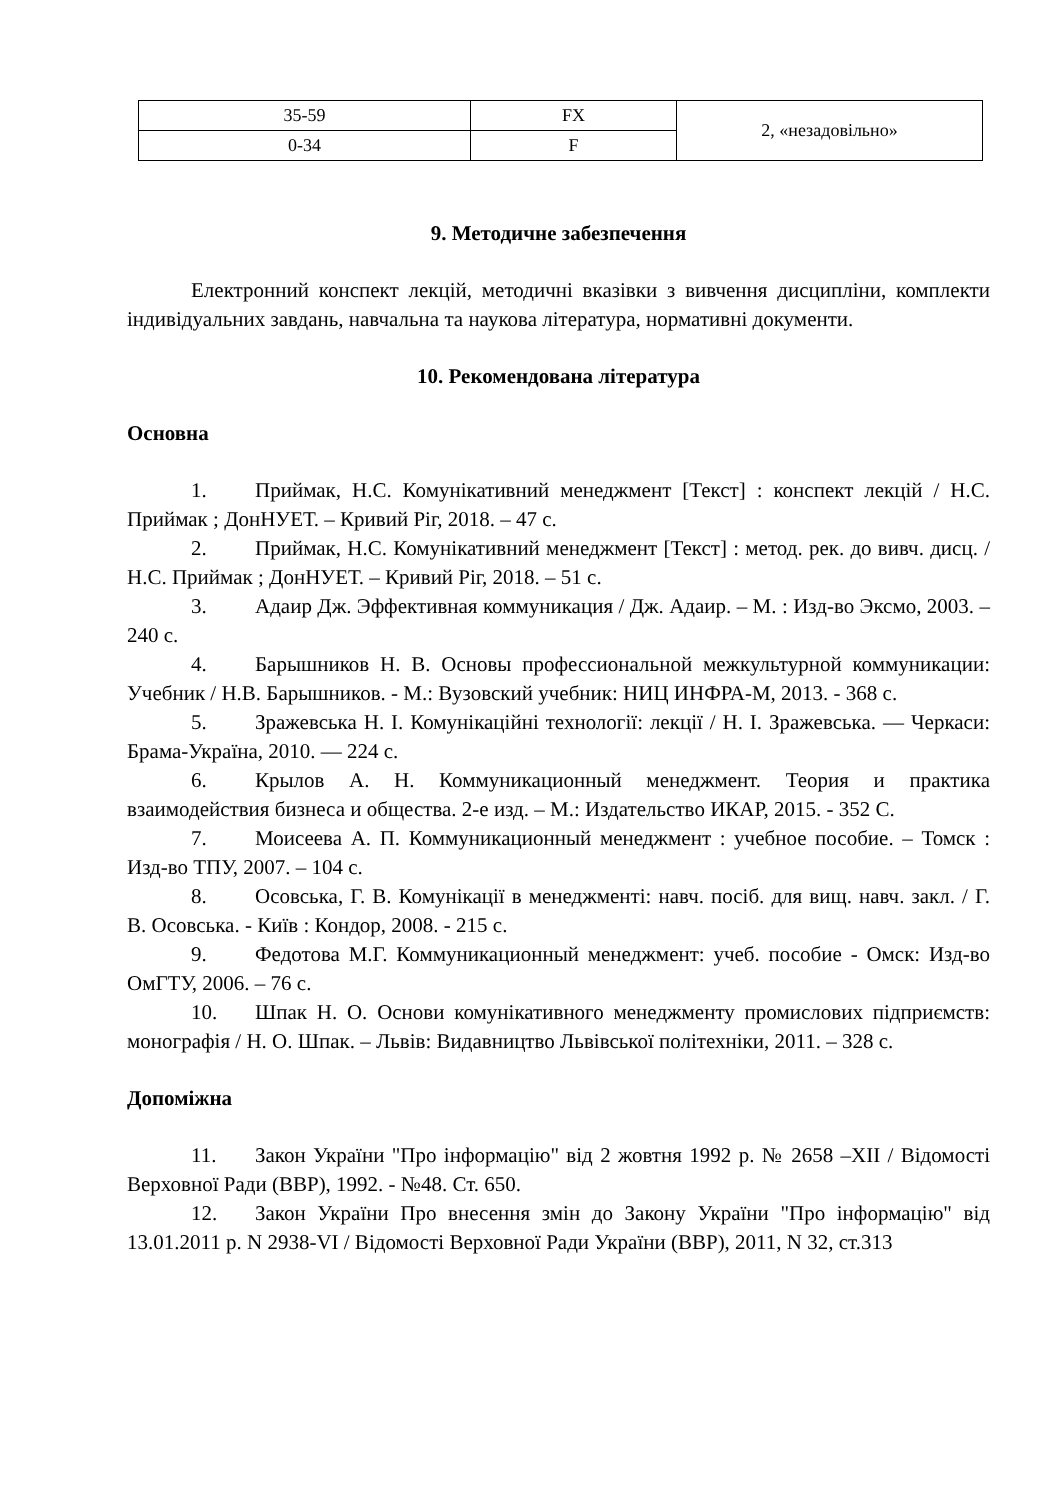| 35-59 | FX | 2, «незадовільно» |
| 0-34 | F | |
9. Методичне забезпечення
Електронний конспект лекцій, методичні вказівки з вивчення дисципліни, комплекти індивідуальних завдань, навчальна та наукова література, нормативні документи.
10. Рекомендована література
Основна
1. Приймак, Н.С. Комунікативний менеджмент [Текст] : конспект лекцій / Н.С. Приймак ; ДонНУЕТ. – Кривий Ріг, 2018. – 47 с.
2. Приймак, Н.С. Комунікативний менеджмент [Текст] : метод. рек. до вивч. дисц. / Н.С. Приймак ; ДонНУЕТ. – Кривий Ріг, 2018. – 51 с.
3. Адаир Дж. Эффективная коммуникация / Дж. Адаир. – М. : Изд-во Эксмо, 2003. – 240 с.
4. Барышников Н. В. Основы профессиональной межкультурной коммуникации: Учебник / Н.В. Барышников. - М.: Вузовский учебник: НИЦ ИНФРА-М, 2013. - 368 с.
5. Зражевська Н. І. Комунікаційні технології: лекції / Н. І. Зражевська. — Черкаси: Брама-Україна, 2010. — 224 с.
6. Крылов А. Н. Коммуникационный менеджмент. Теория и практика взаимодействия бизнеса и общества. 2-е изд. – М.: Издательство ИКАР, 2015. - 352 С.
7. Моисеева А. П. Коммуникационный менеджмент : учебное пособие. – Томск : Изд-во ТПУ, 2007. – 104 с.
8. Осовська, Г. В. Комунікації в менеджменті: навч. посіб. для вищ. навч. закл. / Г. В. Осовська. - Київ : Кондор, 2008. - 215 с.
9. Федотова М.Г. Коммуникационный менеджмент: учеб. пособие - Омск: Изд-во ОмГТУ, 2006. – 76 с.
10. Шпак Н. О. Основи комунікативного менеджменту промислових підприємств: монографія / Н. О. Шпак. – Львів: Видавництво Львівської політехніки, 2011. – 328 с.
Допоміжна
11. Закон України "Про інформацію" від 2 жовтня 1992 р. № 2658 –XII / Відомості Верховної Ради (ВВР), 1992. - №48. Ст. 650.
12. Закон України Про внесення змін до Закону України "Про інформацію" від 13.01.2011 р. N 2938-VI / Відомості Верховної Ради України (ВВР), 2011, N 32, ст.313